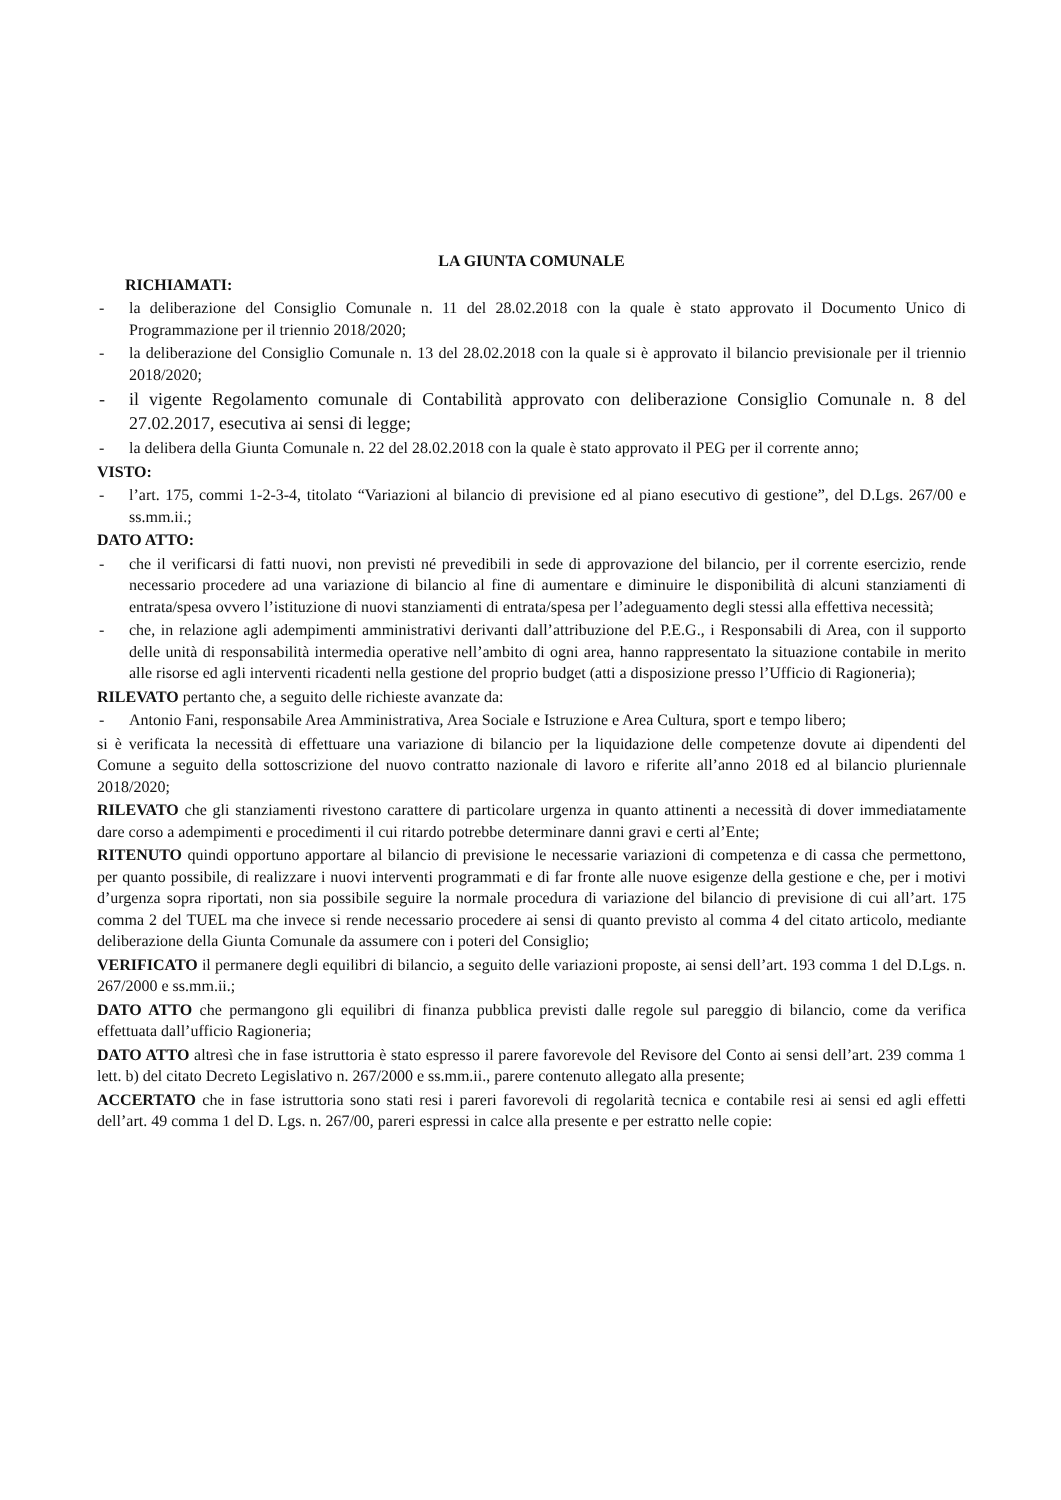LA GIUNTA COMUNALE
RICHIAMATI:
- la deliberazione del Consiglio Comunale n. 11 del 28.02.2018 con la quale è stato approvato il Documento Unico di Programmazione per il triennio 2018/2020;
- la deliberazione del Consiglio Comunale n. 13 del 28.02.2018 con la quale si è approvato il bilancio previsionale per il triennio 2018/2020;
- il vigente Regolamento comunale di Contabilità approvato con deliberazione Consiglio Comunale n. 8 del 27.02.2017, esecutiva ai sensi di legge;
- la delibera della Giunta Comunale n. 22 del 28.02.2018 con la quale è stato approvato il PEG per il corrente anno;
VISTO:
- l’art. 175, commi 1-2-3-4, titolato “Variazioni al bilancio di previsione ed al piano esecutivo di gestione”, del D.Lgs. 267/00 e ss.mm.ii.;
DATO ATTO:
- che il verificarsi di fatti nuovi, non previsti né prevedibili in sede di approvazione del bilancio, per il corrente esercizio, rende necessario procedere ad una variazione di bilancio al fine di aumentare e diminuire le disponibilità di alcuni stanziamenti di entrata/spesa ovvero l’istituzione di nuovi stanziamenti di entrata/spesa per l’adeguamento degli stessi alla effettiva necessità;
- che, in relazione agli adempimenti amministrativi derivanti dall’attribuzione del P.E.G., i Responsabili di Area, con il supporto delle unità di responsabilità intermedia operative nell’ambito di ogni area, hanno rappresentato la situazione contabile in merito alle risorse ed agli interventi ricadenti nella gestione del proprio budget (atti a disposizione presso l’Ufficio di Ragioneria);
RILEVATO pertanto che, a seguito delle richieste avanzate da:
- Antonio Fani, responsabile Area Amministrativa, Area Sociale e Istruzione e Area Cultura, sport e tempo libero;
si è verificata la necessità di effettuare una variazione di bilancio per la liquidazione delle competenze dovute ai dipendenti del Comune a seguito della sottoscrizione del nuovo contratto nazionale di lavoro e riferite all’anno 2018 ed al bilancio pluriennale 2018/2020;
RILEVATO che gli stanziamenti rivestono carattere di particolare urgenza in quanto attinenti a necessità di dover immediatamente dare corso a adempimenti e procedimenti il cui ritardo potrebbe determinare danni gravi e certi al’Ente;
RITENUTO quindi opportuno apportare al bilancio di previsione le necessarie variazioni di competenza e di cassa che permettono, per quanto possibile, di realizzare i nuovi interventi programmati e di far fronte alle nuove esigenze della gestione e che, per i motivi d’urgenza sopra riportati, non sia possibile seguire la normale procedura di variazione del bilancio di previsione di cui all’art. 175 comma 2 del TUEL ma che invece si rende necessario procedere ai sensi di quanto previsto al comma 4 del citato articolo, mediante deliberazione della Giunta Comunale da assumere con i poteri del Consiglio;
VERIFICATO il permanere degli equilibri di bilancio, a seguito delle variazioni proposte, ai sensi dell’art. 193 comma 1 del D.Lgs. n. 267/2000 e ss.mm.ii.;
DATO ATTO che permangono gli equilibri di finanza pubblica previsti dalle regole sul pareggio di bilancio, come da verifica effettuata dall’ufficio Ragioneria;
DATO ATTO altresì che in fase istruttoria è stato espresso il parere favorevole del Revisore del Conto ai sensi dell’art. 239 comma 1 lett. b) del citato Decreto Legislativo n. 267/2000 e ss.mm.ii., parere contenuto allegato alla presente;
ACCERTATO che in fase istruttoria sono stati resi i pareri favorevoli di regolarità tecnica e contabile resi ai sensi ed agli effetti dell’art. 49 comma 1 del D. Lgs. n. 267/00, pareri espressi in calce alla presente e per estratto nelle copie: